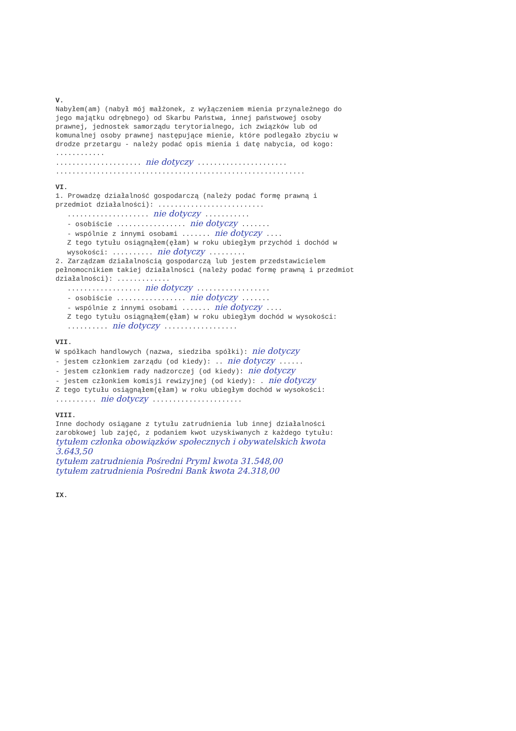V.
Nabyłem(am) (nabył mój małżonek, z wyłączeniem mienia przynależnego do jego majątku odrębnego) od Skarbu Państwa, innej państwowej osoby prawnej, jednostek samorządu terytorialnego, ich związków lub od komunalnej osoby prawnej następujące mienie, które podlegało zbyciu w drodze przetargu - należy podać opis mienia i datę nabycia, od kogo: ............
..................... nie dotyczy ......................
.............................................................
VI.
1. Prowadzę działalność gospodarczą (należy podać formę prawną i przedmiot działalności): ..........................
.................... nie dotyczy ...........
- osobiście ................. nie dotyczy .......
- wspólnie z innymi osobami ....... nie dotyczy ....
Z tego tytułu osiągnąłem(ęłam) w roku ubiegłym przychód i dochód w wysokości: .......... nie dotyczy .........
2. Zarządzam działalnością gospodarczą lub jestem przedstawicielem pełnomocnikiem takiej działalności (należy podać formę prawną i przedmiot działalności): .............
.................. nie dotyczy ..................
- osobiście ................. nie dotyczy .......
- wspólnie z innymi osobami ....... nie dotyczy ....
Z tego tytułu osiągnąłem(ęłam) w roku ubiegłym dochód w wysokości: .......... nie dotyczy ..................
VII.
W spółkach handlowych (nazwa, siedziba spółki): nie dotyczy
- jestem członkiem zarządu (od kiedy): .. nie dotyczy ......
- jestem członkiem rady nadzorczej (od kiedy): nie dotyczy
- jestem członkiem komisji rewizyjnej (od kiedy): . nie dotyczy
Z tego tytułu osiągnąłem(ęłam) w roku ubiegłym dochód w wysokości: .......... nie dotyczy ......................
VIII.
Inne dochody osiągane z tytułu zatrudnienia lub innej działalności zarobkowej lub zajęć, z podaniem kwot uzyskiwanych z każdego tytułu: tytułem członka obowiązków społecznych i obywatelskich kwota 3.643,50
tytułem zatrudnienia Pośredni Pryml kwota 31.548,00
tytułem zatrudnienia Pośredni Bank kwota 24.318,00
IX.